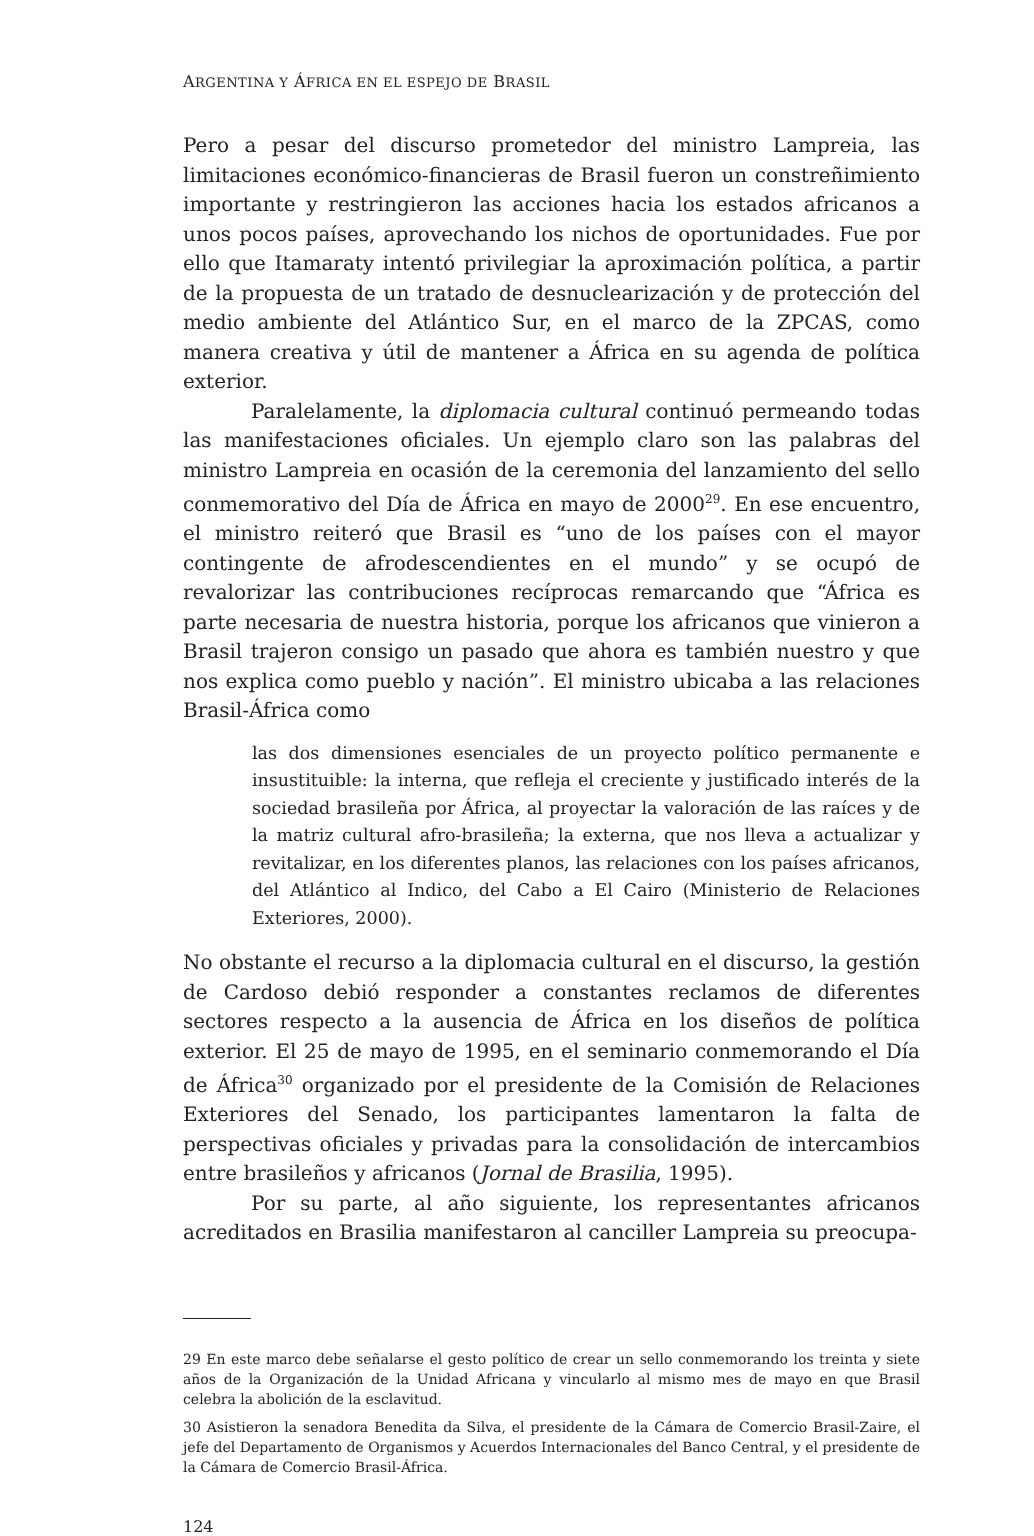ARGENTINA Y ÁFRICA EN EL ESPEJO DE BRASIL
Pero a pesar del discurso prometedor del ministro Lampreia, las limitaciones económico-financieras de Brasil fueron un constreñimiento importante y restringieron las acciones hacia los estados africanos a unos pocos países, aprovechando los nichos de oportunidades. Fue por ello que Itamaraty intentó privilegiar la aproximación política, a partir de la propuesta de un tratado de desnuclearización y de protección del medio ambiente del Atlántico Sur, en el marco de la ZPCAS, como manera creativa y útil de mantener a África en su agenda de política exterior.
Paralelamente, la diplomacia cultural continuó permeando todas las manifestaciones oficiales. Un ejemplo claro son las palabras del ministro Lampreia en ocasión de la ceremonia del lanzamiento del sello conmemorativo del Día de África en mayo de 2000<sup>29</sup>. En ese encuentro, el ministro reiteró que Brasil es “uno de los países con el mayor contingente de afrodescendientes en el mundo” y se ocupó de revalorizar las contribuciones recíprocas remarcando que “África es parte necesaria de nuestra historia, porque los africanos que vinieron a Brasil trajeron consigo un pasado que ahora es también nuestro y que nos explica como pueblo y nación”. El ministro ubicaba a las relaciones Brasil-África como
las dos dimensiones esenciales de un proyecto político permanente e insustituible: la interna, que refleja el creciente y justificado interés de la sociedad brasileña por África, al proyectar la valoración de las raíces y de la matriz cultural afro-brasileña; la externa, que nos lleva a actualizar y revitalizar, en los diferentes planos, las relaciones con los países africanos, del Atlántico al Indico, del Cabo a El Cairo (Ministerio de Relaciones Exteriores, 2000).
No obstante el recurso a la diplomacia cultural en el discurso, la gestión de Cardoso debió responder a constantes reclamos de diferentes sectores respecto a la ausencia de África en los diseños de política exterior. El 25 de mayo de 1995, en el seminario conmemorando el Día de África<sup>30</sup> organizado por el presidente de la Comisión de Relaciones Exteriores del Senado, los participantes lamentaron la falta de perspectivas oficiales y privadas para la consolidación de intercambios entre brasileños y africanos (Jornal de Brasilia, 1995).
Por su parte, al año siguiente, los representantes africanos acreditados en Brasilia manifestaron al canciller Lampreia su preocupa-
29 En este marco debe señalarse el gesto político de crear un sello conmemorando los treinta y siete años de la Organización de la Unidad Africana y vincularlo al mismo mes de mayo en que Brasil celebra la abolición de la esclavitud.
30 Asistieron la senadora Benedita da Silva, el presidente de la Cámara de Comercio Brasil-Zaire, el jefe del Departamento de Organismos y Acuerdos Internacionales del Banco Central, y el presidente de la Cámara de Comercio Brasil-África.
124